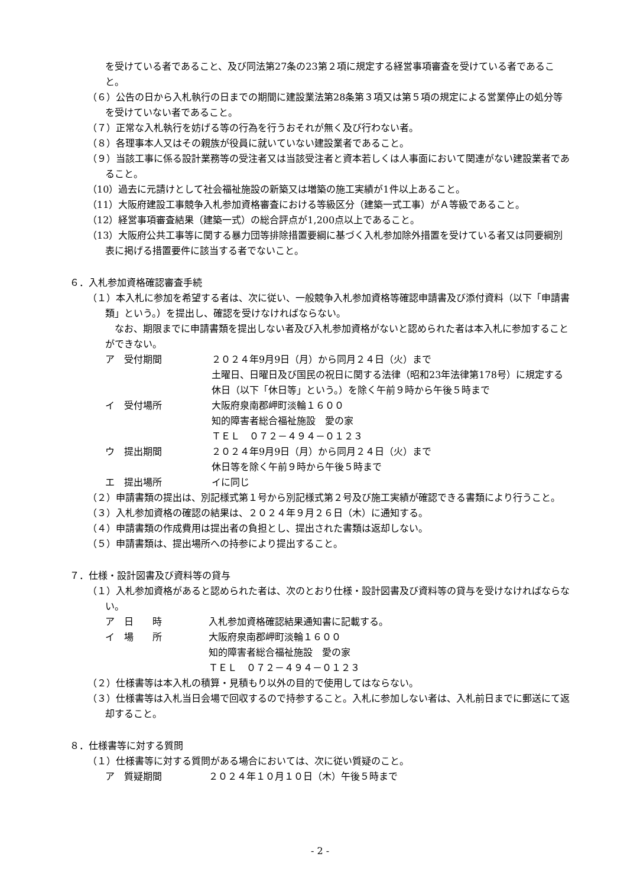を受けている者であること、及び同法第27条の23第２項に規定する経営事項審査を受けている者であること。
（６）公告の日から入札執行の日までの期間に建設業法第28条第３項又は第５項の規定による営業停止の処分等を受けていない者であること。
（７）正常な入札執行を妨げる等の行為を行うおそれが無く及び行わない者。
（８）各理事本人又はその親族が役員に就いていない建設業者であること。
（９）当該工事に係る設計業務等の受注者又は当該受注者と資本若しくは人事面において関連がない建設業者であること。
（10）過去に元請けとして社会福祉施設の新築又は増築の施工実績が1件以上あること。
（11）大阪府建設工事競争入札参加資格審査における等級区分（建築一式工事）がＡ等級であること。
（12）経営事項審査結果（建築一式）の総合評点が1,200点以上であること。
（13）大阪府公共工事等に関する暴力団等排除措置要綱に基づく入札参加除外措置を受けている者又は同要綱別表に掲げる措置要件に該当する者でないこと。
６．入札参加資格確認審査手続
（１）本入札に参加を希望する者は、次に従い、一般競争入札参加資格等確認申請書及び添付資料（以下「申請書類」という。）を提出し、確認を受けなければならない。
　なお、期限までに申請書類を提出しない者及び入札参加資格がないと認められた者は本入札に参加することができない。
ア　受付期間 ２０２４年9月9日（月）から同月２４日（火）まで
土曜日、日曜日及び国民の祝日に関する法律（昭和23年法律第178号）に規定する休日（以下「休日等」という。）を除く午前９時から午後５時まで
イ　受付場所 大阪府泉南郡岬町淡輪１６００
知的障害者総合福祉施設　愛の家
ＴＥＬ　０７２－４９４－０１２３
ウ　提出期間 ２０２４年9月9日（月）から同月２４日（火）まで
休日等を除く午前９時から午後５時まで
エ　提出場所 イに同じ
（２）申請書類の提出は、別記様式第１号から別記様式第２号及び施工実績が確認できる書類により行うこと。
（３）入札参加資格の確認の結果は、２０２４年９月２６日（木）に通知する。
（４）申請書類の作成費用は提出者の負担とし、提出された書類は返却しない。
（５）申請書類は、提出場所への持参により提出すること。
７．仕様・設計図書及び資料等の貸与
（１）入札参加資格があると認められた者は、次のとおり仕様・設計図書及び資料等の貸与を受けなければならない。
ア　日　　時 入札参加資格確認結果通知書に記載する。
イ　場　　所 大阪府泉南郡岬町淡輪１６００
知的障害者総合福祉施設　愛の家
ＴＥＬ　０７２－４９４－０１２３
（２）仕様書等は本入札の積算・見積もり以外の目的で使用してはならない。
（３）仕様書等は入札当日会場で回収するので持参すること。入札に参加しない者は、入札前日までに郵送にて返却すること。
８．仕様書等に対する質問
（１）仕様書等に対する質問がある場合においては、次に従い質疑のこと。
ア　質疑期間 ２０２４年１０月１０日（木）午後５時まで
- 2 -